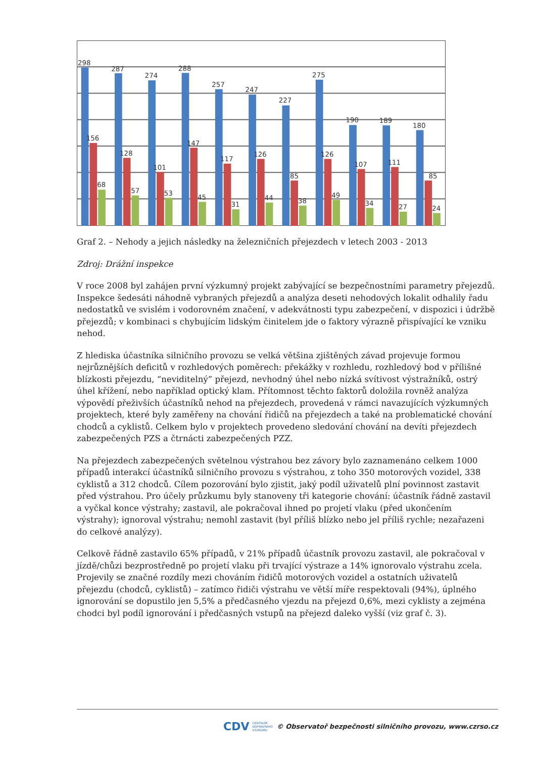298
287
274
288
257
247
227
275
190
189
180
156
128
101
147
117
126
85
126
107
111
85
68
57
53
45
31
44
38
49
34
27
24
Graf 2. – Nehody a jejich následky na železničních přejezdech v letech 2003 - 2013
Zdroj: Drážní inspekce
V roce 2008 byl zahájen první výzkumný projekt zabývající se bezpečnostními parametry přejezdů. Inspekce šedesáti náhodně vybraných přejezdů a analýza deseti nehodových lokalit odhalily řadu nedostatků ve svislém i vodorovném značení, v adekvátnosti typu zabezpečení, v dispozici i údržbě přejezdů; v kombinaci s chybujícím lidským činitelem jde o faktory výrazně přispívající ke vzniku nehod.
Z hlediska účastníka silničního provozu se velká většina zjištěných závad projevuje formou nejrůznějších deficitů v rozhledových poměrech: překážky v rozhledu, rozhledový bod v přílišné blízkosti přejezdu, “neviditelný” přejezd, nevhodný úhel nebo nízká svítivost výstražníků, ostrý úhel křížení, nebo například optický klam. Přítomnost těchto faktorů doložila rovněž analýza výpovědí přeživších účastníků nehod na přejezdech, provedená v rámci navazujících výzkumných projektech, které byly zaměřeny na chování řidičů na přejezdech a také na problematické chování chodců a cyklistů. Celkem bylo v projektech provedeno sledování chování na devíti přejezdech zabezpečených PZS a čtrnácti zabezpečených PZZ.
Na přejezdech zabezpečených světelnou výstrahou bez závory bylo zaznamenáno celkem 1000 případů interakcí účastníků silničního provozu s výstrahou, z toho 350 motorových vozidel, 338 cyklistů a 312 chodců. Cílem pozorování bylo zjistit, jaký podíl uživatelů plní povinnost zastavit před výstrahou. Pro účely průzkumu byly stanoveny tři kategorie chování: účastník řádně zastavil a vyčkal konce výstrahy; zastavil, ale pokračoval ihned po projetí vlaku (před ukončením výstrahy); ignoroval výstrahu; nemohl zastavit (byl příliš blízko nebo jel příliš rychle; nezařazeni do celkové analýzy).
Celkově řádně zastavilo 65% případů, v 21% případů účastník provozu zastavil, ale pokračoval v jízdě/chůzi bezprostředně po projetí vlaku při trvající výstraze a 14% ignorovalo výstrahu zcela. Projevily se značné rozdíly mezi chováním řidičů motorových vozidel a ostatních uživatelů přejezdu (chodců, cyklistů) – zatímco řidiči výstrahu ve větší míře respektovali (94%), úplného ignorování se dopustilo jen 5,5% a předčasného vjezdu na přejezd 0,6%, mezi cyklisty a zejména chodci byl podíl ignorování i předčasných vstupů na přejezd daleko vyšší (viz graf č. 3).
CDV CENTRUM
DOPRAVNÍHO
VÝZKUMU © Observatoř bezpečnosti silničního provozu, www.czrso.cz